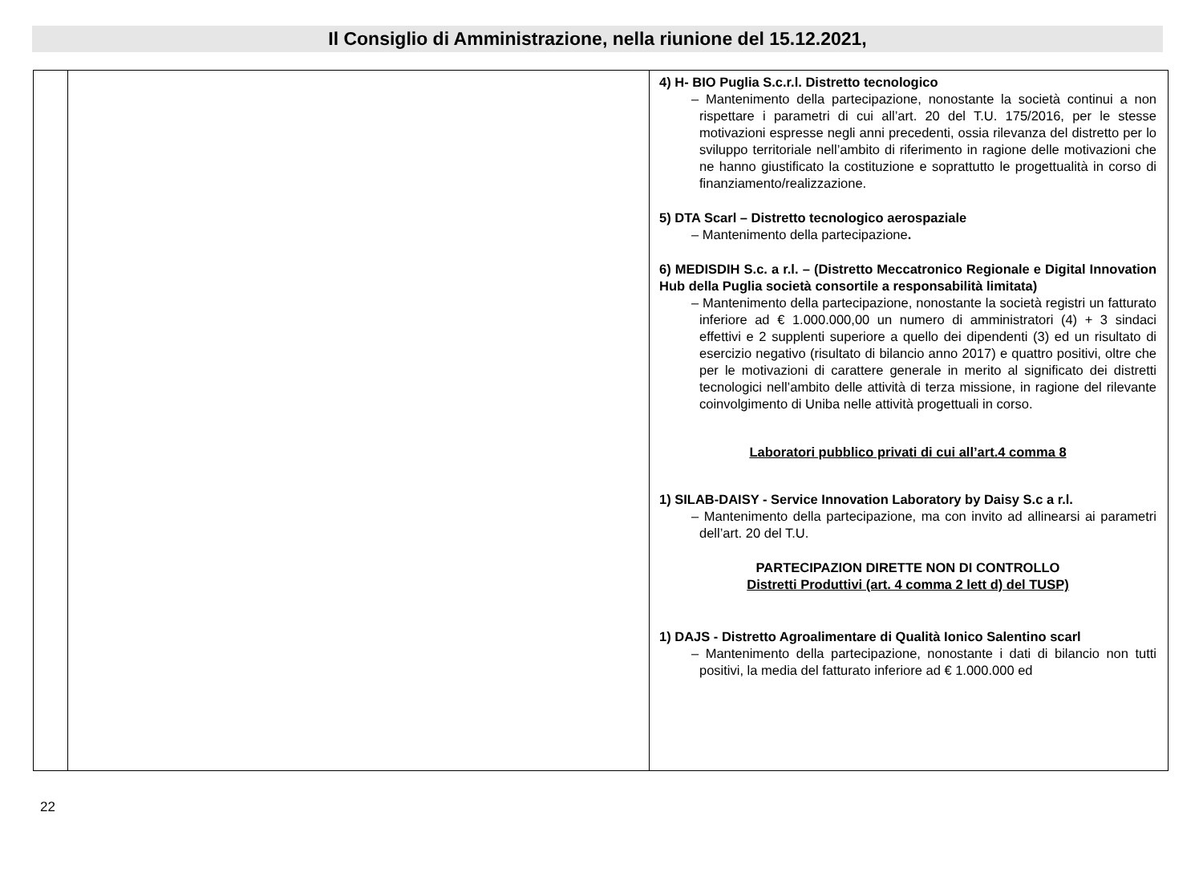Il Consiglio di Amministrazione, nella riunione del 15.12.2021,
| | | 4) H- BIO Puglia S.c.r.l. Distretto tecnologico – Mantenimento della partecipazione, nonostante la società continui a non rispettare i parametri di cui all’art. 20 del T.U. 175/2016, per le stesse motivazioni espresse negli anni precedenti, ossia rilevanza del distretto per lo sviluppo territoriale nell’ambito di riferimento in ragione delle motivazioni che ne hanno giustificato la costituzione e soprattutto le progettualità in corso di finanziamento/realizzazione. 5) DTA Scarl – Distretto tecnologico aerospaziale – Mantenimento della partecipazione . 6) MEDISDIH S.c. a r.l. – (Distretto Meccatronico Regionale e Digital Innovation Hub della Puglia società consortile a responsabilità limitata) – Mantenimento della partecipazione, nonostante la società registri un fatturato inferiore ad € 1.000.000,00 un numero di amministratori (4) + 3 sindaci effettivi e 2 supplenti superiore a quello dei dipendenti (3) ed un risultato di esercizio negativo (risultato di bilancio anno 2017) e quattro positivi, oltre che per le motivazioni di carattere generale in merito al significato dei distretti tecnologici nell’ambito delle attività di terza missione, in ragione del rilevante coinvolgimento di Uniba nelle attività progettuali in corso. Laboratori pubblico privati di cui all’art.4 comma 8 1) SILAB-DAISY - Service Innovation Laboratory by Daisy S.c a r.l. – Mantenimento della partecipazione, ma con invito ad allinearsi ai parametri dell’art. 20 del T.U. PARTECIPAZION DIRETTE NON DI CONTROLLO Distretti Produttivi (art. 4 comma 2 lett d) del TUSP) 1) DAJS - Distretto Agroalimentare di Qualità Ionico Salentino scarl – Mantenimento della partecipazione, nonostante i dati di bilancio non tutti positivi, la media del fatturato inferiore ad € 1.000.000 ed |
22